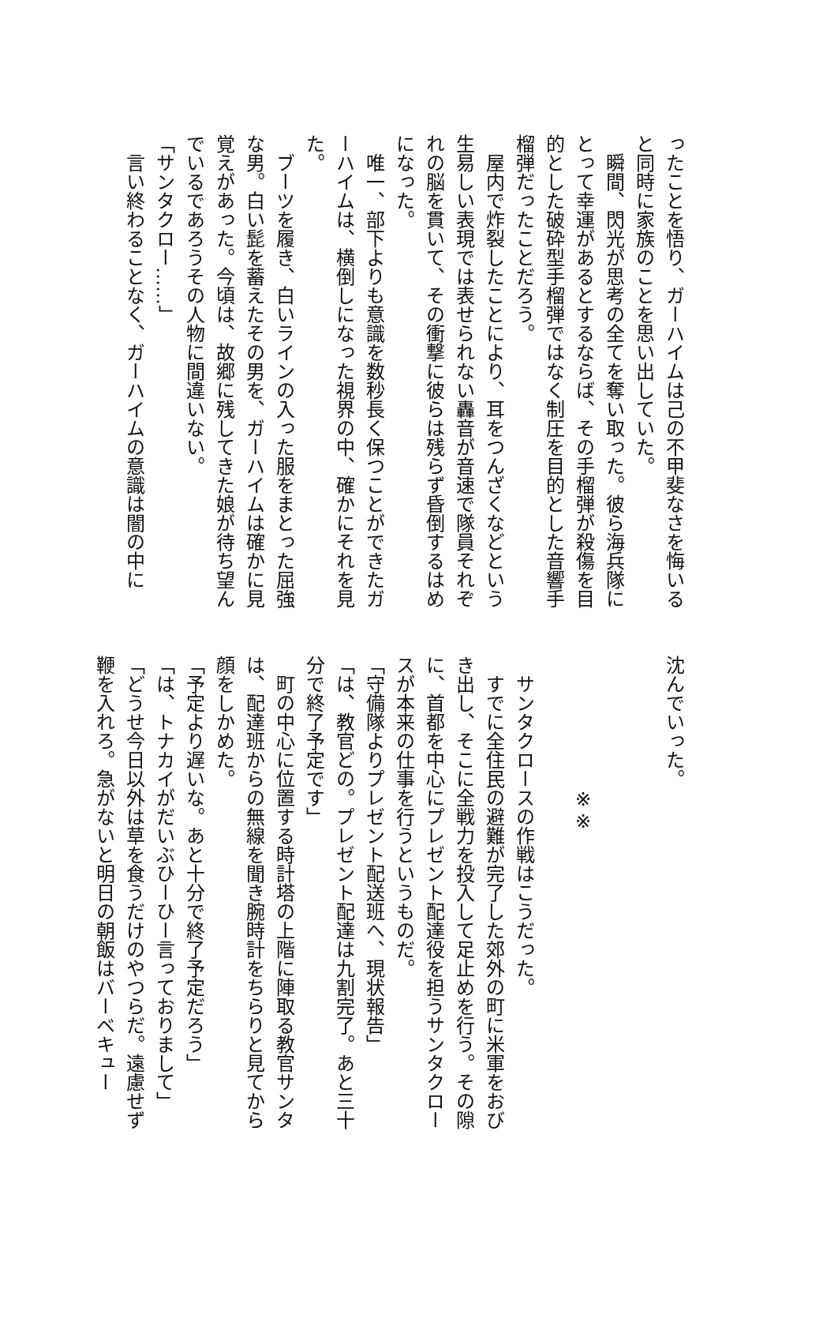ったことを悟り、ガーハイムは己の不甲斐なさを悔いると同時に家族のことを思い出していた。
　瞬間、閃光が思考の全てを奪い取った。彼ら海兵隊にとって幸運があるとするならば、その手榴弾が殺傷を目的とした破砕型手榴弾ではなく制圧を目的とした音響手榴弾だったことだろう。
　屋内で炸裂したことにより、耳をつんざくなどという生易しい表現では表せられない轟音が音速で隊員それぞれの脳を貫いて、その衝撃に彼らは残らず昏倒するはめになった。
　唯一、部下よりも意識を数秒長く保つことができたガーハイムは、横倒しになった視界の中、確かにそれを見た。
　ブーツを履き、白いラインの入った服をまとった屈強な男。白い髭を蓄えたその男を、ガーハイムは確かに見覚えがあった。今頃は、故郷に残してきた娘が待ち望んでいるであろうその人物に間違いない。
「サンタクロー……」
　言い終わることなく、ガーハイムの意識は闇の中に
沈んでいった。
　
　
※※
　
　サンタクロースの作戦はこうだった。
　すでに全住民の避難が完了した郊外の町に米軍をおびき出し、そこに全戦力を投入して足止めを行う。その隙に、首都を中心にプレゼント配達役を担うサンタクロースが本来の仕事を行うというものだ。
「守備隊よりプレゼント配送班へ、現状報告」
「は、教官どの。プレゼント配達は九割完了。あと三十分で終了予定です」
　町の中心に位置する時計塔の上階に陣取る教官サンタは、配達班からの無線を聞き腕時計をちらりと見てから顔をしかめた。
「予定より遅いな。あと十分で終了予定だろう」
「は、トナカイがだいぶひーひー言っておりまして」
「どうせ今日以外は草を食うだけのやつらだ。遠慮せず鞭を入れろ。急がないと明日の朝飯はバーベキュー